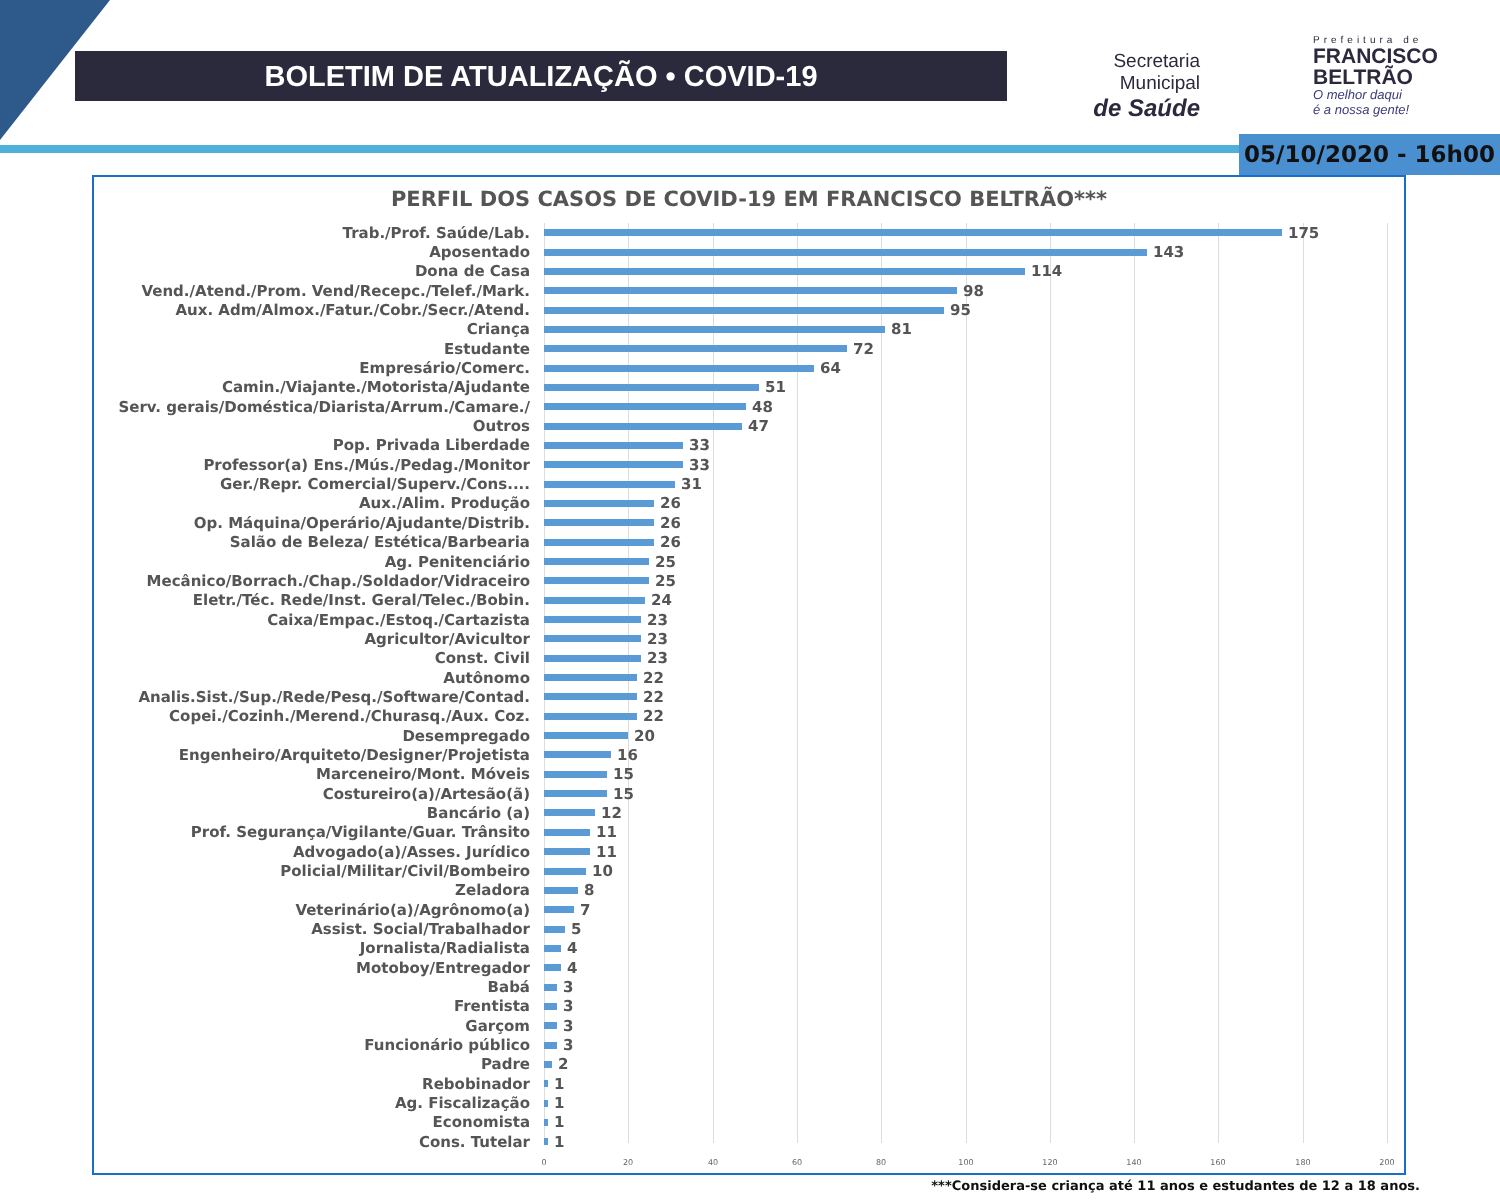BOLETIM DE ATUALIZAÇÃO • COVID-19
Secretaria Municipal
de Saúde
Prefeitura de
FRANCISCO
BELTRÃO
O melhor daqui
é a nossa gente!
05/10/2020 - 16h00
PERFIL DOS CASOS DE COVID-19 EM FRANCISCO BELTRÃO***
Trab./Prof. Saúde/Lab.
175
Aposentado
143
Dona de Casa
114
Vend./Atend./Prom. Vend/Recepc./Telef./Mark.
98
Aux. Adm/Almox./Fatur./Cobr./Secr./Atend.
95
Criança
81
Estudante
72
Empresário/Comerc.
64
Camin./Viajante./Motorista/Ajudante
51
Serv. gerais/Doméstica/Diarista/Arrum./Camare./
48
Outros
47
Pop. Privada Liberdade
33
Professor(a) Ens./Mús./Pedag./Monitor
33
Ger./Repr. Comercial/Superv./Cons....
31
Aux./Alim. Produção
26
Op. Máquina/Operário/Ajudante/Distrib.
26
Salão de Beleza/ Estética/Barbearia
26
Ag. Penitenciário
25
Mecânico/Borrach./Chap./Soldador/Vidraceiro
25
Eletr./Téc. Rede/Inst. Geral/Telec./Bobin.
24
Caixa/Empac./Estoq./Cartazista
23
Agricultor/Avicultor
23
Const. Civil
23
Autônomo
22
Analis.Sist./Sup./Rede/Pesq./Software/Contad.
22
Copei./Cozinh./Merend./Churasq./Aux. Coz.
22
Desempregado
20
Engenheiro/Arquiteto/Designer/Projetista
16
Marceneiro/Mont. Móveis
15
Costureiro(a)/Artesão(ã)
15
Bancário (a)
12
Prof. Segurança/Vigilante/Guar. Trânsito
11
Advogado(a)/Asses. Jurídico
11
Policial/Militar/Civil/Bombeiro
10
Zeladora
8
Veterinário(a)/Agrônomo(a)
7
Assist. Social/Trabalhador
5
Jornalista/Radialista
4
Motoboy/Entregador
4
Babá
3
Frentista
3
Garçom
3
Funcionário público
3
Padre
2
Rebobinador
1
Ag. Fiscalização
1
Economista
1
Cons. Tutelar
1
0 20 40 60 80 100 120 140 160 180 200
***Considera-se criança até 11 anos e estudantes de 12 a 18 anos.